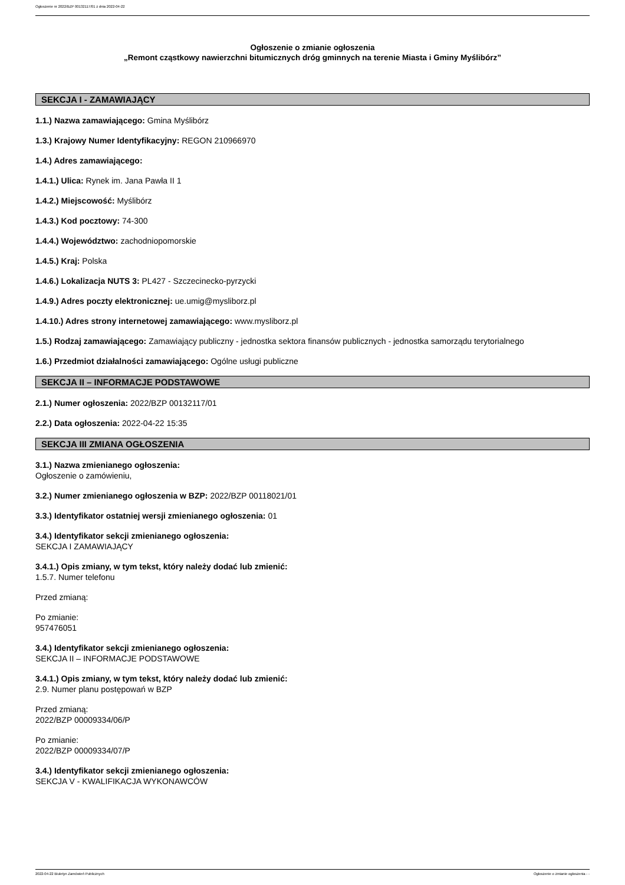Ogłoszenie nr 2022/BZP 00132117/01 z dnia 2022-04-22
Ogłoszenie o zmianie ogłoszenia
„Remont cząstkowy nawierzchni bitumicznych dróg gminnych na terenie Miasta i Gminy Myślibórz”
SEKCJA I - ZAMAWIAJĄCY
1.1.) Nazwa zamawiającego: Gmina Myślibórz
1.3.) Krajowy Numer Identyfikacyjny: REGON 210966970
1.4.) Adres zamawiającego:
1.4.1.) Ulica: Rynek im. Jana Pawła II 1
1.4.2.) Miejscowość: Myślibórz
1.4.3.) Kod pocztowy: 74-300
1.4.4.) Województwo: zachodniopomorskie
1.4.5.) Kraj: Polska
1.4.6.) Lokalizacja NUTS 3: PL427 - Szczecinecko-pyrzycki
1.4.9.) Adres poczty elektronicznej: ue.umig@mysliborz.pl
1.4.10.) Adres strony internetowej zamawiającego: www.mysliborz.pl
1.5.) Rodzaj zamawiającego: Zamawiający publiczny - jednostka sektora finansów publicznych - jednostka samorządu terytorialnego
1.6.) Przedmiot działalności zamawiającego: Ogólne usługi publiczne
SEKCJA II – INFORMACJE PODSTAWOWE
2.1.) Numer ogłoszenia: 2022/BZP 00132117/01
2.2.) Data ogłoszenia: 2022-04-22 15:35
SEKCJA III ZMIANA OGŁOSZENIA
3.1.) Nazwa zmienianego ogłoszenia:
Ogłoszenie o zamówieniu,
3.2.) Numer zmienianego ogłoszenia w BZP: 2022/BZP 00118021/01
3.3.) Identyfikator ostatniej wersji zmienianego ogłoszenia: 01
3.4.) Identyfikator sekcji zmienianego ogłoszenia:
SEKCJA I ZAMAWIAJĄCY
3.4.1.) Opis zmiany, w tym tekst, który należy dodać lub zmienić:
1.5.7. Numer telefonu
Przed zmianą:
Po zmianie:
957476051
3.4.) Identyfikator sekcji zmienianego ogłoszenia:
SEKCJA II – INFORMACJE PODSTAWOWE
3.4.1.) Opis zmiany, w tym tekst, który należy dodać lub zmienić:
2.9. Numer planu postępowań w BZP
Przed zmianą:
2022/BZP 00009334/06/P
Po zmianie:
2022/BZP 00009334/07/P
3.4.) Identyfikator sekcji zmienianego ogłoszenia:
SEKCJA V - KWALIFIKACJA WYKONAWCÓW
2022-04-22 Biuletyn Zamówień Publicznych Ogłoszenie o zmianie ogłoszenia - -